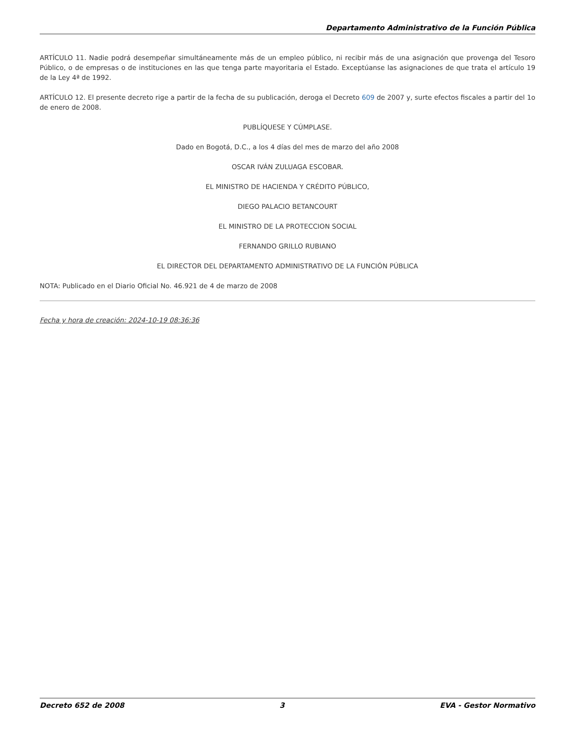Departamento Administrativo de la Función Pública
ARTÍCULO 11. Nadie podrá desempeñar simultáneamente más de un empleo público, ni recibir más de una asignación que provenga del Tesoro Público, o de empresas o de instituciones en las que tenga parte mayoritaria el Estado. Exceptúanse las asignaciones de que trata el artículo 19 de la Ley 4ª de 1992.
ARTÍCULO 12. El presente decreto rige a partir de la fecha de su publicación, deroga el Decreto 609 de 2007 y, surte efectos fiscales a partir del 1o de enero de 2008.
PUBLÍQUESE Y CÚMPLASE.
Dado en Bogotá, D.C., a los 4 días del mes de marzo del año 2008
OSCAR IVÁN ZULUAGA ESCOBAR.
EL MINISTRO DE HACIENDA Y CRÉDITO PÚBLICO,
DIEGO PALACIO BETANCOURT
EL MINISTRO DE LA PROTECCION SOCIAL
FERNANDO GRILLO RUBIANO
EL DIRECTOR DEL DEPARTAMENTO ADMINISTRATIVO DE LA FUNCIÓN PÚBLICA
NOTA: Publicado en el Diario Oficial No. 46.921 de 4 de marzo de 2008
Fecha y hora de creación: 2024-10-19 08:36:36
Decreto 652 de 2008 3 EVA - Gestor Normativo